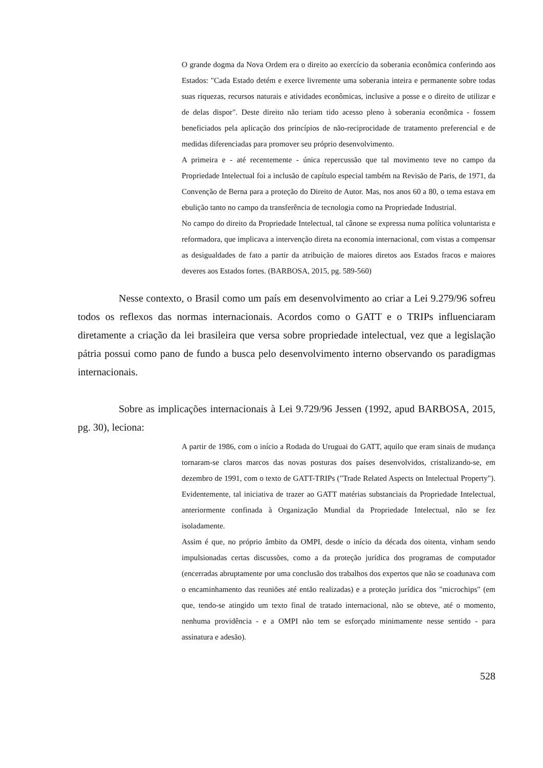O grande dogma da Nova Ordem era o direito ao exercício da soberania econômica conferindo aos Estados: "Cada Estado detém e exerce livremente uma soberania inteira e permanente sobre todas suas riquezas, recursos naturais e atividades econômicas, inclusive a posse e o direito de utilizar e de delas dispor". Deste direito não teriam tido acesso pleno à soberania econômica - fossem beneficiados pela aplicação dos princípios de não-reciprocidade de tratamento preferencial e de medidas diferenciadas para promover seu próprio desenvolvimento.
A primeira e - até recentemente - única repercussão que tal movimento teve no campo da Propriedade Intelectual foi a inclusão de capítulo especial também na Revisão de Paris, de 1971, da Convenção de Berna para a proteção do Direito de Autor. Mas, nos anos 60 a 80, o tema estava em ebulição tanto no campo da transferência de tecnologia como na Propriedade Industrial.
No campo do direito da Propriedade Intelectual, tal cânone se expressa numa política voluntarista e reformadora, que implicava a intervenção direta na economia internacional, com vistas a compensar as desigualdades de fato a partir da atribuição de maiores diretos aos Estados fracos e maiores deveres aos Estados fortes. (BARBOSA, 2015, pg. 589-560)
Nesse contexto, o Brasil como um país em desenvolvimento ao criar a Lei 9.279/96 sofreu todos os reflexos das normas internacionais. Acordos como o GATT e o TRIPs influenciaram diretamente a criação da lei brasileira que versa sobre propriedade intelectual, vez que a legislação pátria possui como pano de fundo a busca pelo desenvolvimento interno observando os paradigmas internacionais.
Sobre as implicações internacionais à Lei 9.729/96 Jessen (1992, apud BARBOSA, 2015, pg. 30), leciona:
A partir de 1986, com o início a Rodada do Uruguai do GATT, aquilo que eram sinais de mudança tornaram-se claros marcos das novas posturas dos países desenvolvidos, cristalizando-se, em dezembro de 1991, com o texto de GATT-TRIPs ("Trade Related Aspects on Intelectual Property"). Evidentemente, tal iniciativa de trazer ao GATT matérias substanciais da Propriedade Intelectual, anteriormente confinada à Organização Mundial da Propriedade Intelectual, não se fez isoladamente.
Assim é que, no próprio âmbito da OMPI, desde o início da década dos oitenta, vinham sendo impulsionadas certas discussões, como a da proteção jurídica dos programas de computador (encerradas abruptamente por uma conclusão dos trabalhos dos expertos que não se coadunava com o encaminhamento das reuniões até então realizadas) e a proteção jurídica dos "microchips" (em que, tendo-se atingido um texto final de tratado internacional, não se obteve, até o momento, nenhuma providência - e a OMPI não tem se esforçado minimamente nesse sentido - para assinatura e adesão).
528